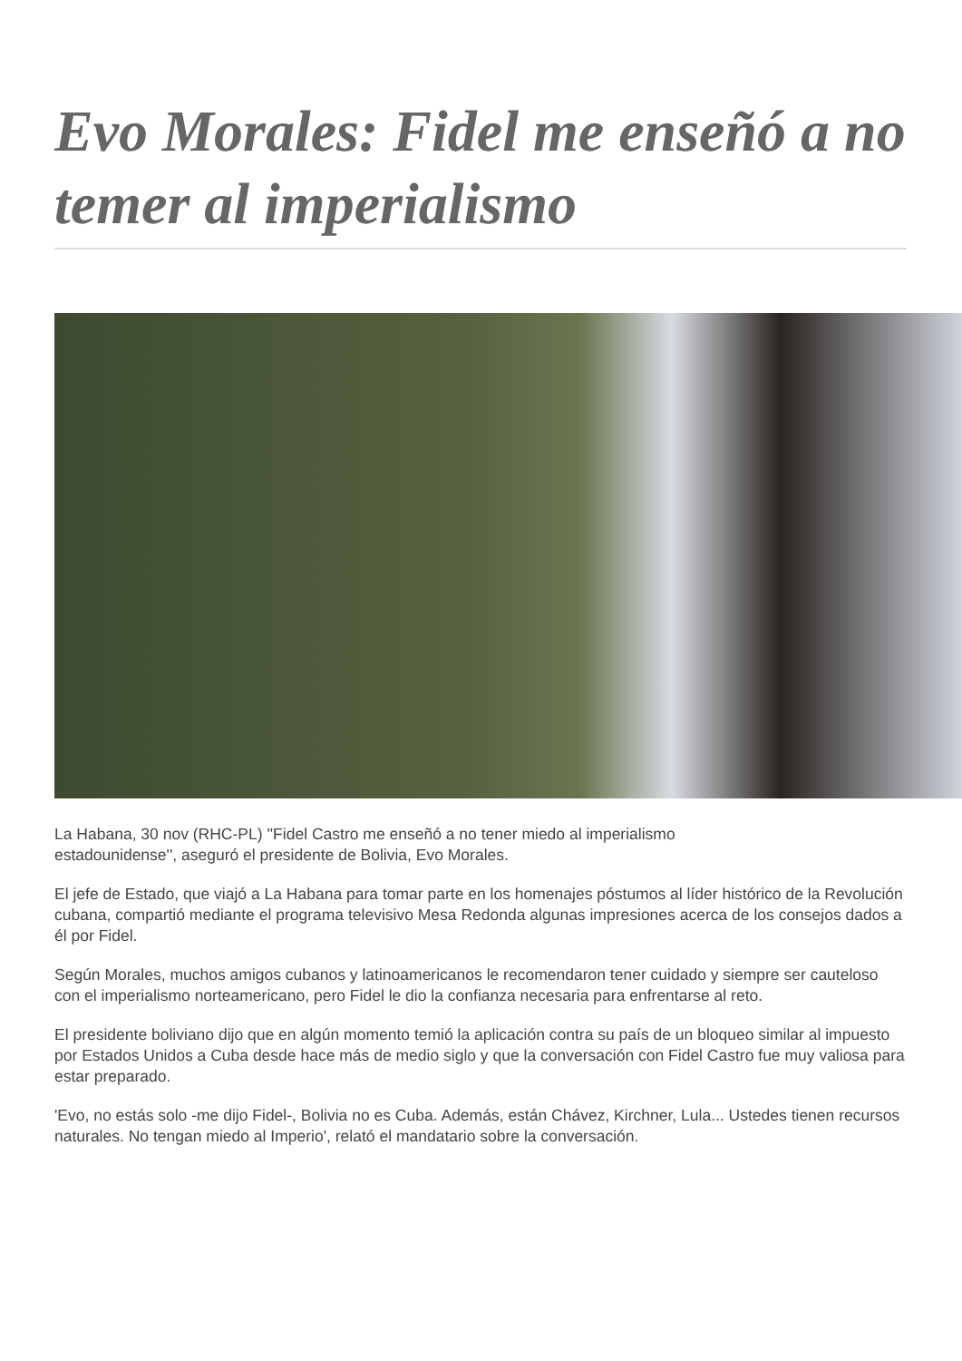Evo Morales: Fidel me enseñó a no temer al imperialismo
La Habana, 30 nov (RHC-PL) ''Fidel Castro me enseñó a no tener miedo al imperialismo
estadounidense'', aseguró el presidente de Bolivia, Evo Morales.
El jefe de Estado, que viajó a La Habana para tomar parte en los homenajes póstumos al líder histórico de la Revolución cubana, compartió mediante el programa televisivo Mesa Redonda algunas impresiones acerca de los consejos dados a él por Fidel.
Según Morales, muchos amigos cubanos y latinoamericanos le recomendaron tener cuidado y siempre ser cauteloso con el imperialismo norteamericano, pero Fidel le dio la confianza necesaria para enfrentarse al reto.
El presidente boliviano dijo que en algún momento temió la aplicación contra su país de un bloqueo similar al impuesto por Estados Unidos a Cuba desde hace más de medio siglo y que la conversación con Fidel Castro fue muy valiosa para estar preparado.
'Evo, no estás solo -me dijo Fidel-, Bolivia no es Cuba. Además, están Chávez, Kirchner, Lula... Ustedes tienen recursos naturales. No tengan miedo al Imperio', relató el mandatario sobre la conversación.